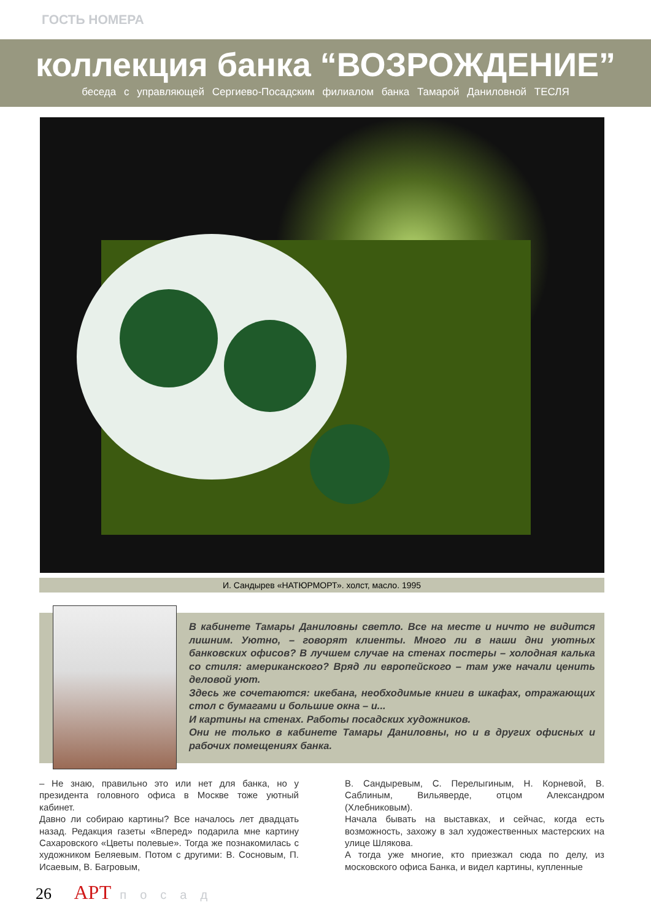ГОСТЬ НОМЕРА
коллекция банка “ВОЗРОЖДЕНИЕ”
беседа с управляющей Сергиево-Посадским филиалом банка Тамарой Даниловной ТЕСЛЯ
И. Сандырев «НАТЮРМОРТ». холст, масло. 1995
В кабинете Тамары Даниловны светло. Все на месте и ничто не видится лишним. Уютно, – говорят клиенты. Много ли в наши дни уютных банковских офисов? В лучшем случае на стенах постеры – холодная калька со стиля: американского? Вряд ли европейского – там уже начали ценить деловой уют.
Здесь же сочетаются: икебана, необходимые книги в шкафах, отражающих стол с бумагами и большие окна – и...
И картины на стенах. Работы посадских художников.
Они не только в кабинете Тамары Даниловны, но и в других офисных и рабочих помещениях банка.
– Не знаю, правильно это или нет для банка, но у президента головного офиса в Москве тоже уютный кабинет.
Давно ли собираю картины? Все началось лет двадцать назад. Редакция газеты «Вперед» подарила мне картину Сахаровского «Цветы полевые». Тогда же познакомилась с художником Беляевым. Потом с другими: В. Сосновым, П. Исаевым, В. Багровым,
В. Сандыревым, С. Перелыгиным, Н. Корневой, В. Саблиным, Вильяверде, отцом Александром (Хлебниковым).
Начала бывать на выставках, и сейчас, когда есть возможность, захожу в зал художественных мастерских на улице Шлякова.
А тогда уже многие, кто приезжал сюда по делу, из московского офиса Банка, и видел картины, купленные
26 АРТ посад